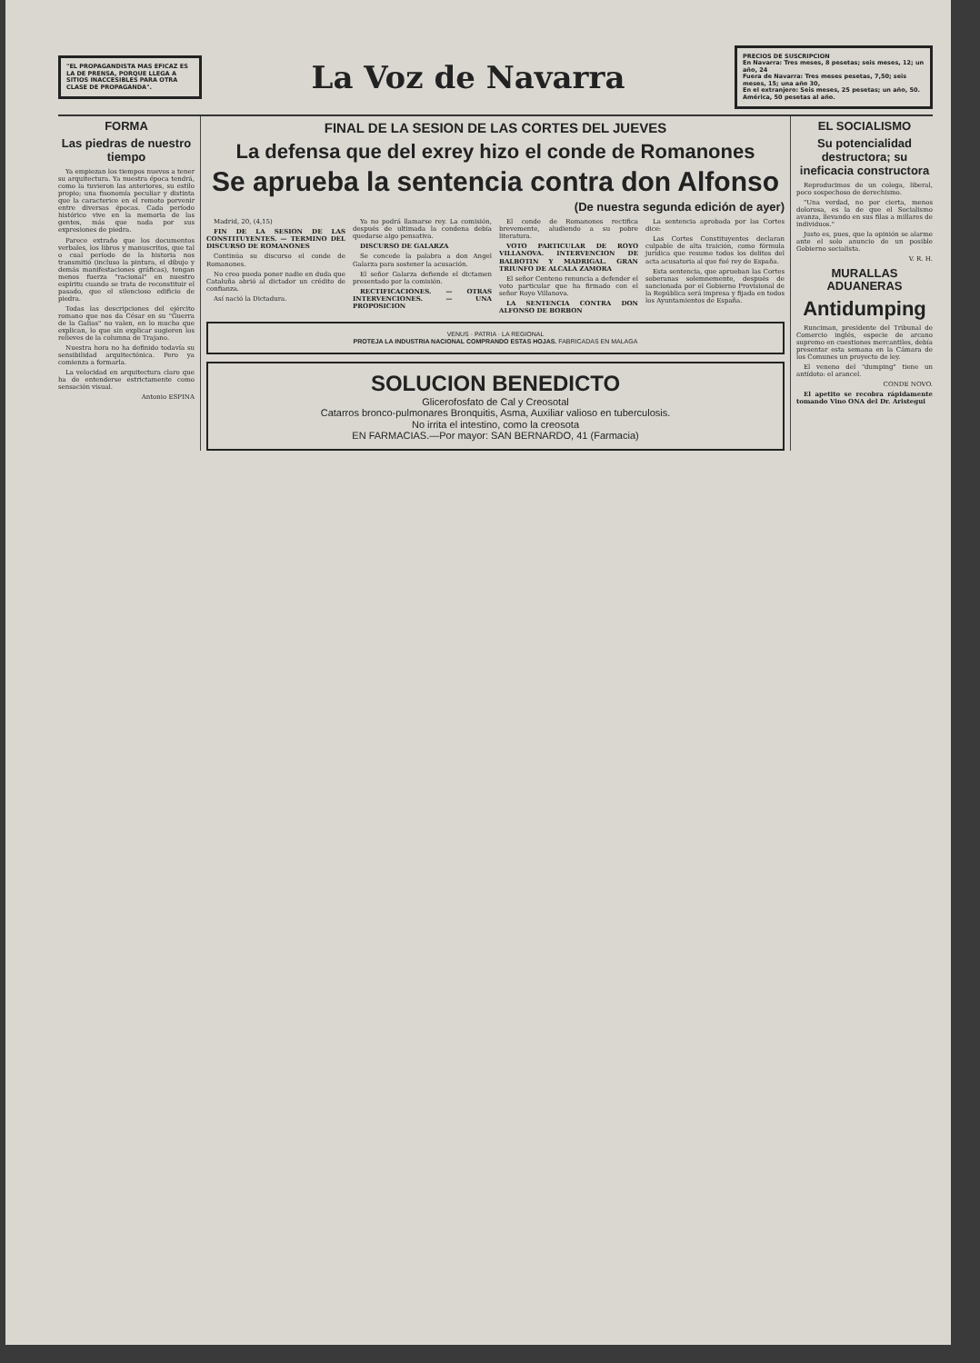"EL PROPAGANDISTA MAS EFICAZ ES LA DE PRENSA, PORQUE LLEGA A SITIOS INACCESIBLES PARA OTRA CLASE DE PROPAGANDA".
La Voz de Navarra
PRECIOS DE SUSCRIPCION
En Navarra: Tres meses, 8 pesetas; seis meses, 12; un año, 24
Fuera de Navarra: Tres meses pesetas, 7,50; seis meses, 15; una año 30,
En el extranjero: Seis meses, 25 pesetas; un año, 50. América, 50 pesetas al año.
FORMA
Las piedras de nuestro tiempo
Ya empiezan los tiempos nuevos a tener su arquitectura. Ya nuestra época tendrá, como la tuvieron las anteriores, su estilo propio; una fisonomía peculiar y distinta que la caracterice en el remoto porvenir entre diversas épocas. Cada período histórico vive en la memoria de las gentes, más que nada por sus expresiones de piedra.
Parece extraño que los documentos verbales, los libros y manuscritos, que tal o cual período de la historia nos transmitió (incluso la pintura, el dibujo y demás manifestaciones gráficas), tengan menos fuerza "racional" en nuestro espíritu cuando se trata de reconstituir el pasado, que el silencioso edificio de piedra.
Todas las descripciones del ejército romano que nos da César en su "Guerra de la Galias" no valen, en lo mucho que explican, lo que sin explicar sugieren los relieves de la columna de Trajano.
Nuestra hora no ha definido todavía su sensibilidad arquitectónica. Pero ya comienza a formarla.
La velocidad en arquitectura claro que ha de entenderse estrictamente como sensación visual.
Antonio ESPINA
FINAL DE LA SESION DE LAS CORTES DEL JUEVES
La defensa que del exrey hizo el conde de Romanones
Se aprueba la sentencia contra don Alfonso
(De nuestra segunda edición de ayer)
Madrid, 20, (4,15)
FIN DE LA SESION DE LAS CONSTITUYENTES. — TERMINO DEL DISCURSO DE ROMANONES
Continúa su discurso el conde de Romanones.
No creo pueda poner nadie en duda que Cataluña abrió al dictador un crédito de confianza.
Así nació la Dictadura.
Ya no podrá llamarse rey. La comisión, después de ultimada la condena debía quedarse algo pensativa.
DISCURSO DE GALARZA
Se concede la palabra a don Angel Galarza para sostener la acusación.
El señor Galarza defiende el dictamen presentado por la comisión.
RECTIFICACIONES. — OTRAS INTERVENCIONES. — UNA PROPOSICION
El conde de Romanones rectifica brevemente, aludiendo a su pobre literatura.
VOTO PARTICULAR DE ROYO VILLANOVA. INTERVENCION DE BALBOTIN Y MADRIGAL. GRAN TRIUNFO DE ALCALA ZAMORA
El señor Centeno renuncia a defender el voto particular que ha firmado con el señor Royo Villanova.
LA SENTENCIA CONTRA DON ALFONSO DE BORBON
La sentencia aprobada por las Cortes dice:
Las Cortes Constituyentes declaran culpable de alta traición, como fórmula jurídica que resume todos los delitos del acta acusatoria al que fué rey de España.
Esta sentencia, que aprueban las Cortes soberanas solemnemente, después de sancionada por el Gobierno Provisional de la República será impresa y fijada en todos los Ayuntamientos de España.
VENUS · PATRIA · LA REGIONAL
PROTEJA LA INDUSTRIA NACIONAL COMPRANDO ESTAS HOJAS. FABRICADAS EN MALAGA
SOLUCION BENEDICTO
Glicerofosfato de Cal y Creosotal
Catarros bronco-pulmonares Bronquitis, Asma, Auxiliar valioso en tuberculosis.
No irrita el intestino, como la creosota
EN FARMACIAS.—Por mayor: SAN BERNARDO, 41 (Farmacia)
EL SOCIALISMO
Su potencialidad destructora; su ineficacia constructora
Reproducimos de un colega, liberal, poco sospechoso de derechismo.
"Una verdad, no por cierta, menos dolorosa, es la de que el Socialismo avanza, llevando en sus filas a millares de individuos."
Justo es, pues, que la opinión se alarme ante el solo anuncio de un posible Gobierno socialista.
V. R. H.
MURALLAS ADUANERAS
Antidumping
Runciman, presidente del Tribunal de Comercio inglés, especie de arcano supremo en cuestiones mercantiles, debía presentar esta semana en la Cámara de los Comunes un proyecto de ley.
El veneno del "dumping" tiene un antídoto: el arancel.
CONDE NOVO.
El apetito se recobra rápidamente tomando Vino ONA del Dr. Aristegui